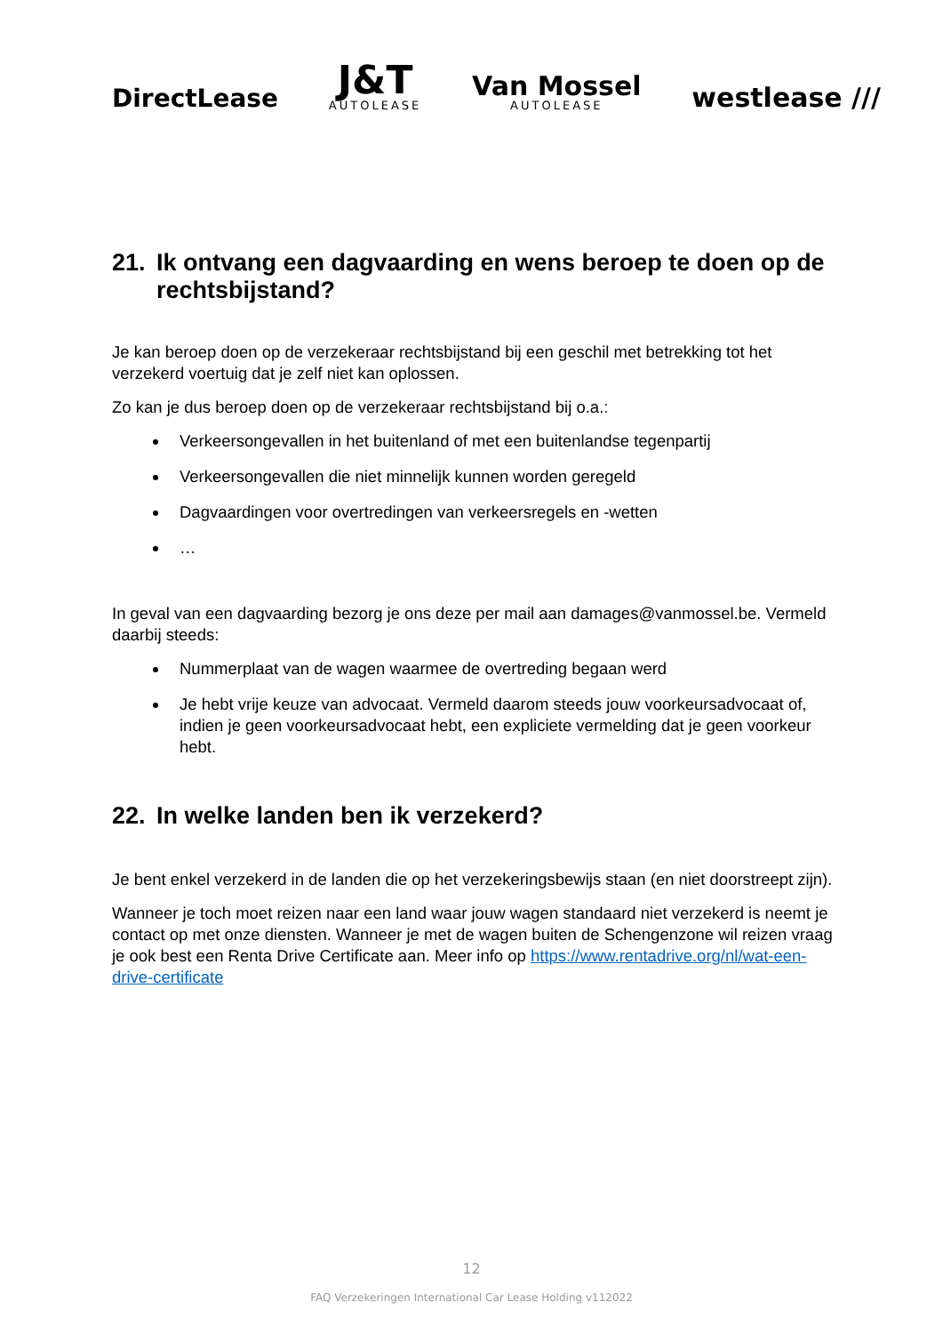DirectLease
J&T
AUTOLEASE
Van Mossel
AUTOLEASE
westlease ///
21. Ik ontvang een dagvaarding en wens beroep te doen op de rechtsbijstand?
Je kan beroep doen op de verzekeraar rechtsbijstand bij een geschil met betrekking tot het verzekerd voertuig dat je zelf niet kan oplossen.
Zo kan je dus beroep doen op de verzekeraar rechtsbijstand bij o.a.:
Verkeersongevallen in het buitenland of met een buitenlandse tegenpartij
Verkeersongevallen die niet minnelijk kunnen worden geregeld
Dagvaardingen voor overtredingen van verkeersregels en -wetten
…
In geval van een dagvaarding bezorg je ons deze per mail aan damages@vanmossel.be. Vermeld daarbij steeds:
Nummerplaat van de wagen waarmee de overtreding begaan werd
Je hebt vrije keuze van advocaat. Vermeld daarom steeds jouw voorkeursadvocaat of, indien je geen voorkeursadvocaat hebt, een expliciete vermelding dat je geen voorkeur hebt.
22. In welke landen ben ik verzekerd?
Je bent enkel verzekerd in de landen die op het verzekeringsbewijs staan (en niet doorstreept zijn).
Wanneer je toch moet reizen naar een land waar jouw wagen standaard niet verzekerd is neemt je contact op met onze diensten. Wanneer je met de wagen buiten de Schengenzone wil reizen vraag je ook best een Renta Drive Certificate aan. Meer info op https://www.rentadrive.org/nl/wat-een-drive-certificate
12
FAQ Verzekeringen International Car Lease Holding v112022